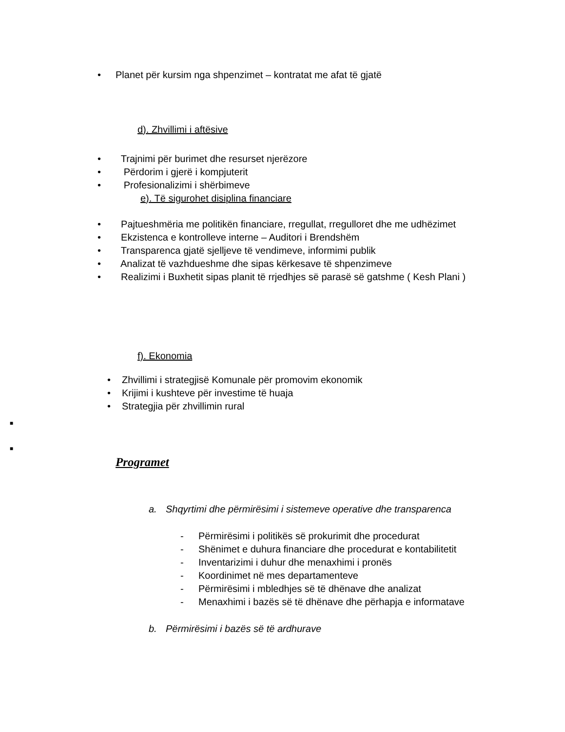• Planet për kursim nga shpenzimet – kontratat me afat të gjatë
d). Zhvillimi i aftësive
• Trajnimi për burimet dhe resurset njerëzore
• Përdorim i gjerë i kompjuterit
• Profesionalizimi i shërbimeve
e). Të sigurohet disiplina financiare
• Pajtueshmëria me politikën financiare, rregullat, rregulloret dhe me udhëzimet
• Ekzistenca e kontrolleve interne – Auditori i Brendshëm
• Transparenca gjatë sjelljeve të vendimeve, informimi publik
• Analizat të vazhdueshme dhe sipas kërkesave të shpenzimeve
• Realizimi i Buxhetit sipas planit të rrjedhjes së parasë së gatshme ( Kesh Plani )
f). Ekonomia
• Zhvillimi i strategjisë Komunale për promovim ekonomik
• Krijimi i kushteve për investime të huaja
• Strategjia për zhvillimin rural
■
■
Programet
a. Shqyrtimi dhe përmirësimi i sistemeve operative dhe transparenca
- Përmirësimi i politikës së prokurimit dhe procedurat
- Shënimet e duhura financiare dhe procedurat e kontabilitetit
- Inventarizimi i duhur dhe menaxhimi i pronës
- Koordinimet në mes departamenteve
- Përmirësimi i mbledhjes së të dhënave dhe analizat
- Menaxhimi i bazës së të dhënave dhe përhapja e informatave
b. Përmirësimi i bazës së të ardhurave